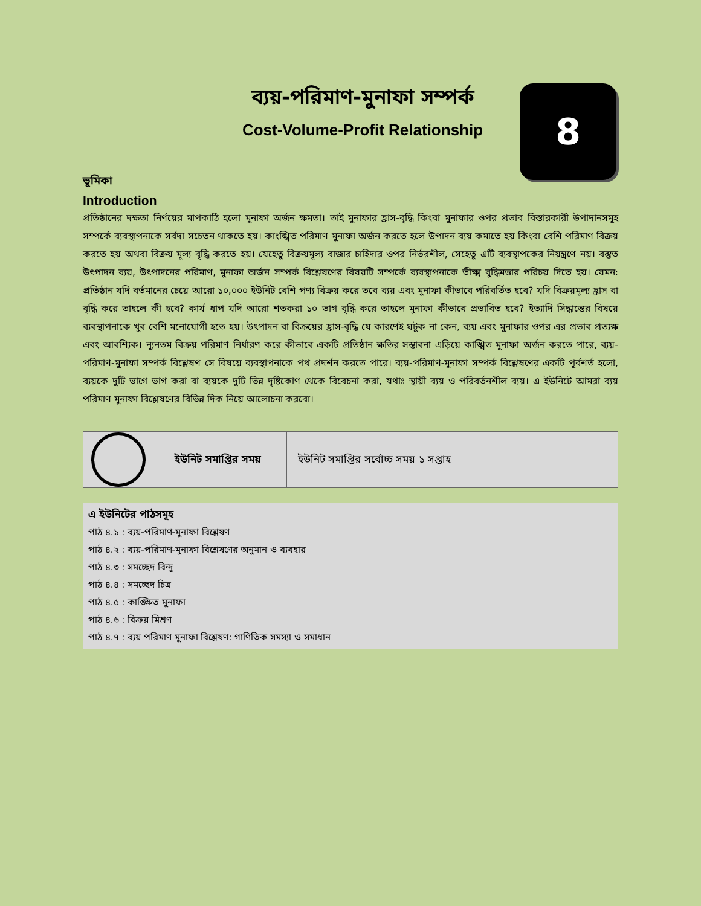ব্যয়-পরিমাণ-মুনাফা সম্পর্ক
Cost-Volume-Profit Relationship
8
ভূমিকা
Introduction
প্রতিষ্ঠানের দক্ষতা নির্ণয়ের মাপকাঠি হলো মুনাফা অর্জন ক্ষমতা। তাই মুনাফার হ্রাস-বৃদ্ধি কিংবা মুনাফার ওপর প্রভাব বিস্তারকারী উপাদানসমূহ সম্পর্কে ব্যবস্থাপনাকে সর্বদা সচেতন থাকতে হয়। কাংঙ্খিত পরিমাণ মুনাফা অর্জন করতে হলে উপাদন ব্যয় কমাতে হয় কিংবা বেশি পরিমাণ বিক্রয় করতে হয় অথবা বিক্রয় মূল্য বৃদ্ধি করতে হয়। যেহেতু বিক্রয়মূল্য বাজার চাহিদার ওপর নির্ভরশীল, সেহেতু এটি ব্যবস্থাপকের নিয়ন্ত্রণে নয়। বস্তুত উৎপাদন ব্যয়, উৎপাদনের পরিমাণ, মুনাফা অর্জন সম্পর্ক বিশ্লেষণের বিষয়টি সম্পর্কে ব্যবস্থাপনাকে তীক্ষ্ম বুদ্ধিমত্তার পরিচয় দিতে হয়। যেমন: প্রতিষ্ঠান যদি বর্তমানের চেয়ে আরো ১০,০০০ ইউনিট বেশি পণ্য বিক্রয় করে তবে ব্যয় এবং মুনাফা কীভাবে পরিবর্তিত হবে? যদি বিক্রয়মূল্য হ্রাস বা বৃদ্ধি করে তাহলে কী হবে? কার্য ধাপ যদি আরো শতকরা ১০ ভাগ বৃদ্ধি করে তাহলে মুনাফা কীভাবে প্রভাবিত হবে? ইত্যাদি সিদ্ধান্তের বিষয়ে ব্যবস্থাপনাকে খুব বেশি মনোযোগী হতে হয়। উৎপাদন বা বিক্রয়ের হ্রাস-বৃদ্ধি যে কারণেই ঘটুক না কেন, ব্যয় এবং মুনাফার ওপর এর প্রভাব প্রত্যক্ষ এবং আবশ্যিক। ন্যূনতম বিক্রয় পরিমাণ নির্ধারণ করে কীভাবে একটি প্রতিষ্ঠান ক্ষতির সম্ভাবনা এড়িয়ে কাঙ্খিত মুনাফা অর্জন করতে পারে, ব্যয়-পরিমাণ-মুনাফা সম্পর্ক বিশ্লেষণ সে বিষয়ে ব্যবস্থাপনাকে পথ প্রদর্শন করতে পারে। ব্যয়-পরিমাণ-মুনাফা সম্পর্ক বিশ্লেষণের একটি পূর্বশর্ত হলো, ব্যয়কে দুটি ভাগে ভাগ করা বা ব্যয়কে দুটি ভিন্ন দৃষ্টিকোণ থেকে বিবেচনা করা, যথাঃ স্থায়ী ব্যয় ও পরিবর্তনশীল ব্যয়। এ ইউনিটে আমরা ব্যয় পরিমাণ মুনাফা বিশ্লেষণের বিভিন্ন দিক নিয়ে আলোচনা করবো।
| ইউনিট সমাপ্তির সময় | ইউনিট সমাপ্তির সর্বোচ্চ সময় ১ সপ্তাহ |
এ ইউনিটের পাঠসমূহ
পাঠ ৪.১ : ব্যয়-পরিমাণ-মুনাফা বিশ্লেষণ
পাঠ ৪.২ : ব্যয়-পরিমাণ-মুনাফা বিশ্লেষণের অনুমান ও ব্যবহার
পাঠ ৪.৩ : সমচ্ছেদ বিন্দু
পাঠ ৪.৪ : সমচ্ছেদ চিত্র
পাঠ ৪.৫ : কাঙ্ক্ষিত মুনাফা
পাঠ ৪.৬ : বিক্রয় মিশ্রণ
পাঠ ৪.৭ : ব্যয় পরিমাণ মুনাফা বিশ্লেষণ: গাণিতিক সমস্যা ও সমাধান